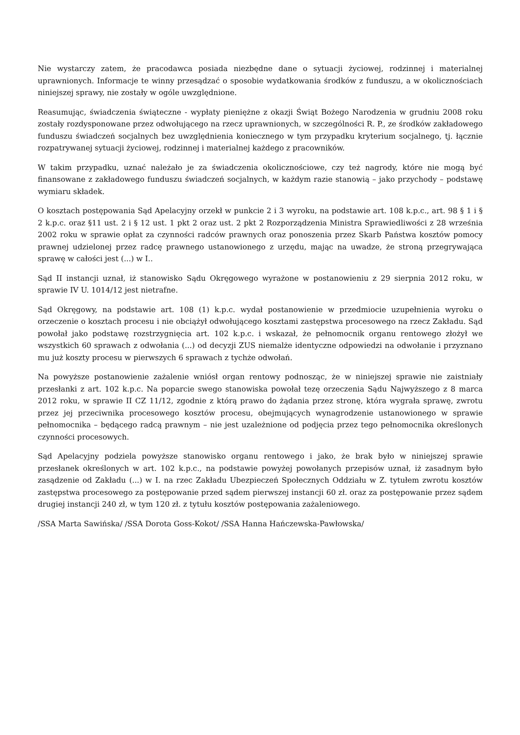Nie wystarczy zatem, że pracodawca posiada niezbędne dane o sytuacji życiowej, rodzinnej i materialnej uprawnionych. Informacje te winny przesądzać o sposobie wydatkowania środków z funduszu, a w okolicznościach niniejszej sprawy, nie zostały w ogóle uwzględnione.
Reasumując, świadczenia świąteczne - wypłaty pieniężne z okazji Świąt Bożego Narodzenia w grudniu 2008 roku zostały rozdysponowane przez odwołującego na rzecz uprawnionych, w szczególności R. P., ze środków zakładowego funduszu świadczeń socjalnych bez uwzględnienia koniecznego w tym przypadku kryterium socjalnego, tj. łącznie rozpatrywanej sytuacji życiowej, rodzinnej i materialnej każdego z pracowników.
W takim przypadku, uznać należało je za świadczenia okolicznościowe, czy też nagrody, które nie mogą być finansowane z zakładowego funduszu świadczeń socjalnych, w każdym razie stanowią – jako przychody – podstawę wymiaru składek.
O kosztach postępowania Sąd Apelacyjny orzekł w punkcie 2 i 3 wyroku, na podstawie art. 108 k.p.c., art. 98 § 1 i § 2 k.p.c. oraz §11 ust. 2 i § 12 ust. 1 pkt 2 oraz ust. 2 pkt 2 Rozporządzenia Ministra Sprawiedliwości z 28 września 2002 roku w sprawie opłat za czynności radców prawnych oraz ponoszenia przez Skarb Państwa kosztów pomocy prawnej udzielonej przez radcę prawnego ustanowionego z urzędu, mając na uwadze, że stroną przegrywająca sprawę w całości jest (...) w I..
Sąd II instancji uznał, iż stanowisko Sądu Okręgowego wyrażone w postanowieniu z 29 sierpnia 2012 roku, w sprawie IV U. 1014/12 jest nietrafne.
Sąd Okręgowy, na podstawie art. 108 (1) k.p.c. wydał postanowienie w przedmiocie uzupełnienia wyroku o orzeczenie o kosztach procesu i nie obciążył odwołującego kosztami zastępstwa procesowego na rzecz Zakładu. Sąd powołał jako podstawę rozstrzygnięcia art. 102 k.p.c. i wskazał, że pełnomocnik organu rentowego złożył we wszystkich 60 sprawach z odwołania (...) od decyzji ZUS niemalże identyczne odpowiedzi na odwołanie i przyznano mu już koszty procesu w pierwszych 6 sprawach z tychże odwołań.
Na powyższe postanowienie zażalenie wniósł organ rentowy podnosząc, że w niniejszej sprawie nie zaistniały przesłanki z art. 102 k.p.c. Na poparcie swego stanowiska powołał tezę orzeczenia Sądu Najwyższego z 8 marca 2012 roku, w sprawie II CZ 11/12, zgodnie z którą prawo do żądania przez stronę, która wygrała sprawę, zwrotu przez jej przeciwnika procesowego kosztów procesu, obejmujących wynagrodzenie ustanowionego w sprawie pełnomocnika – będącego radcą prawnym – nie jest uzależnione od podjęcia przez tego pełnomocnika określonych czynności procesowych.
Sąd Apelacyjny podziela powyższe stanowisko organu rentowego i jako, że brak było w niniejszej sprawie przesłanek określonych w art. 102 k.p.c., na podstawie powyżej powołanych przepisów uznał, iż zasadnym było zasądzenie od Zakładu (...) w I. na rzec Zakładu Ubezpieczeń Społecznych Oddziału w Z. tytułem zwrotu kosztów zastępstwa procesowego za postępowanie przed sądem pierwszej instancji 60 zł. oraz za postępowanie przez sądem drugiej instancji 240 zł, w tym 120 zł. z tytułu kosztów postępowania zażaleniowego.
/SSA Marta Sawińska/ /SSA Dorota Goss-Kokot/ /SSA Hanna Hańczewska-Pawłowska/